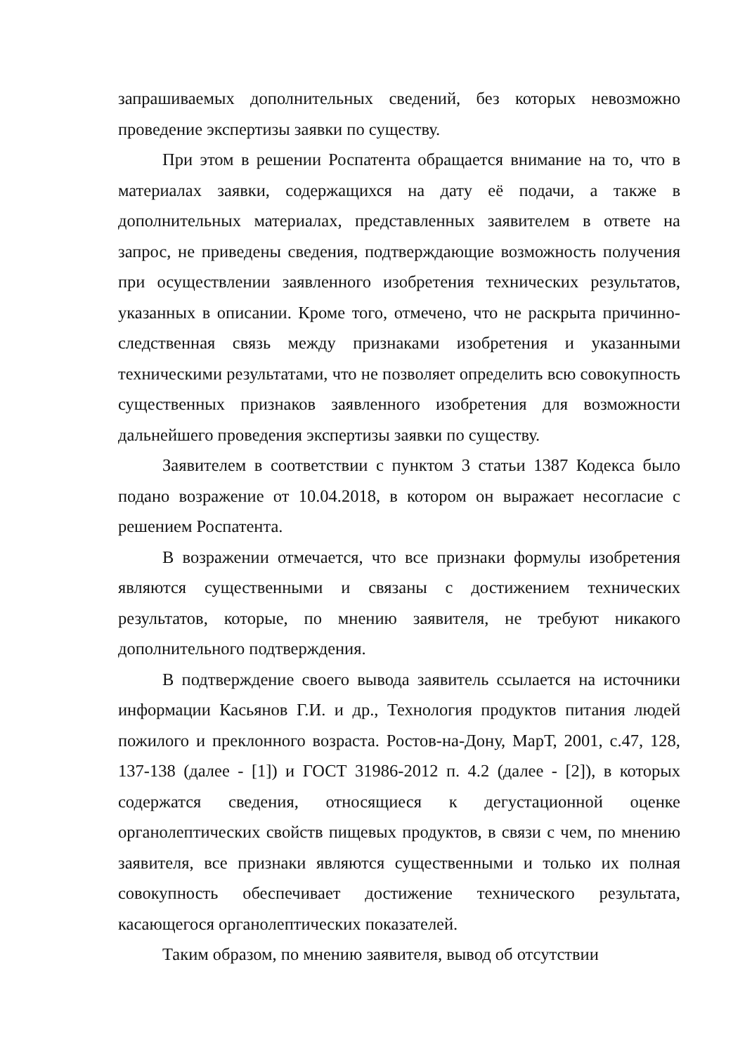запрашиваемых дополнительных сведений, без которых невозможно проведение экспертизы заявки по существу.
При этом в решении Роспатента обращается внимание на то, что в материалах заявки, содержащихся на дату её подачи, а также в дополнительных материалах, представленных заявителем в ответе на запрос, не приведены сведения, подтверждающие возможность получения при осуществлении заявленного изобретения технических результатов, указанных в описании. Кроме того, отмечено, что не раскрыта причинно-следственная связь между признаками изобретения и указанными техническими результатами, что не позволяет определить всю совокупность существенных признаков заявленного изобретения для возможности дальнейшего проведения экспертизы заявки по существу.
Заявителем в соответствии с пунктом 3 статьи 1387 Кодекса было подано возражение от 10.04.2018, в котором он выражает несогласие с решением Роспатента.
В возражении отмечается, что все признаки формулы изобретения являются существенными и связаны с достижением технических результатов, которые, по мнению заявителя, не требуют никакого дополнительного подтверждения.
В подтверждение своего вывода заявитель ссылается на источники информации Касьянов Г.И. и др., Технология продуктов питания людей пожилого и преклонного возраста. Ростов-на-Дону, МарТ, 2001, с.47, 128, 137-138 (далее - [1]) и ГОСТ 31986-2012 п. 4.2 (далее - [2]), в которых содержатся сведения, относящиеся к дегустационной оценке органолептических свойств пищевых продуктов, в связи с чем, по мнению заявителя, все признаки являются существенными и только их полная совокупность обеспечивает достижение технического результата, касающегося органолептических показателей.
Таким образом, по мнению заявителя, вывод об отсутствии